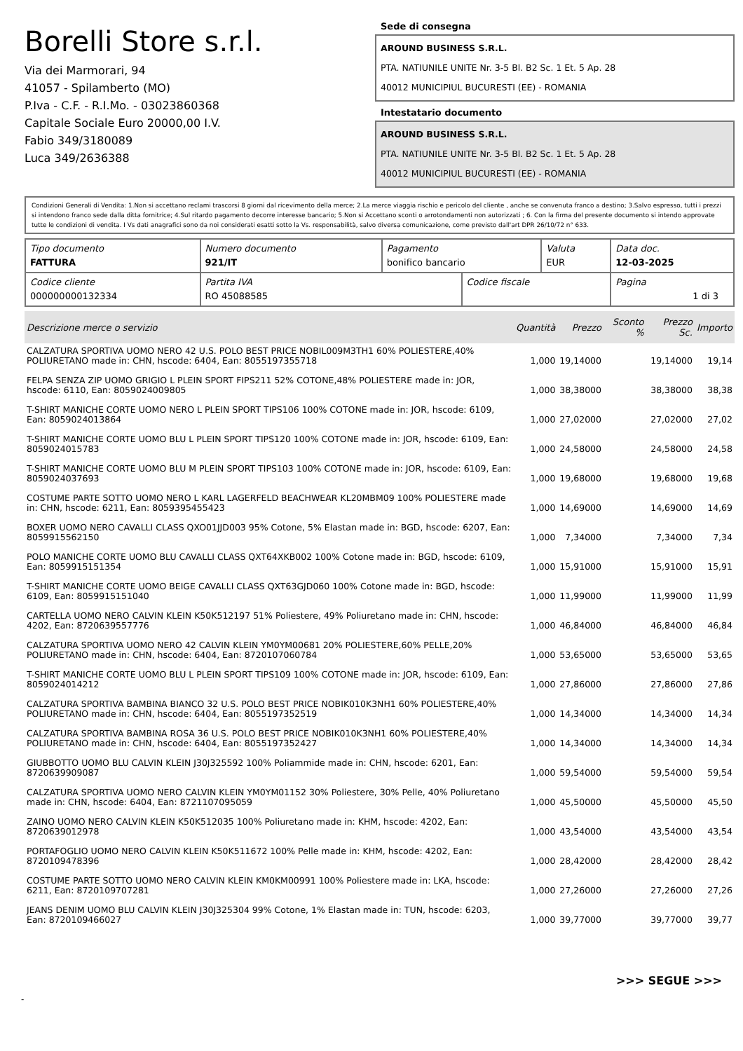Borelli Store s.r.l.
Via dei Marmorari, 94
41057 - Spilamberto (MO)
P.Iva - C.F. - R.I.Mo. - 03023860368
Capitale Sociale Euro 20000,00 I.V.
Fabio 349/3180089
Luca 349/2636388
Sede di consegna
AROUND BUSINESS S.R.L.
PTA. NATIUNILE UNITE Nr. 3-5 Bl. B2 Sc. 1 Et. 5 Ap. 28
40012 MUNICIPIUL BUCURESTI (EE) - ROMANIA
Intestatario documento
AROUND BUSINESS S.R.L.
PTA. NATIUNILE UNITE Nr. 3-5 Bl. B2 Sc. 1 Et. 5 Ap. 28
40012 MUNICIPIUL BUCURESTI (EE) - ROMANIA
Condizioni Generali di Vendita: 1.Non si accettano reclami trascorsi 8 giorni dal ricevimento della merce; 2.La merce viaggia rischio e pericolo del cliente , anche se convenuta franco a destino; 3.Salvo espresso, tutti i prezzi si intendono franco sede dalla ditta fornitrice; 4.Sul ritardo pagamento decorre interesse bancario; 5.Non si Accettano sconti o arrotondamenti non autorizzati ; 6. Con la firma del presente documento si intendo approvate tutte le condizioni di vendita. I Vs dati anagrafici sono da noi considerati esatti sotto la Vs. responsabilità, salvo diversa comunicazione, come previsto dall'art DPR 26/10/72 n° 633.
| Tipo documento FATTURA | Numero documento 921/IT | Pagamento bonifico bancario | | Valuta EUR | Data doc. 12-03-2025 |
| Codice cliente 000000000132334 | Partita IVA RO 45088585 | | Codice fiscale | | Pagina 1 di 3 |
| Descrizione merce o servizio | Quantità | Prezzo | Sconto % | Prezzo Sc. | Importo |
| --- | --- | --- | --- | --- | --- |
| CALZATURA SPORTIVA UOMO NERO 42 U.S. POLO BEST PRICE NOBIL009M3TH1 60% POLIESTERE,40% POLIURETANO made in: CHN, hscode: 6404, Ean: 8055197355718 | 1,000 | 19,14000 | | 19,14000 | 19,14 |
| FELPA SENZA ZIP UOMO GRIGIO L PLEIN SPORT FIPS211 52% COTONE,48% POLIESTERE made in: JOR, hscode: 6110, Ean: 8059024009805 | 1,000 | 38,38000 | | 38,38000 | 38,38 |
| T-SHIRT MANICHE CORTE UOMO NERO L PLEIN SPORT TIPS106 100% COTONE made in: JOR, hscode: 6109, Ean: 8059024013864 | 1,000 | 27,02000 | | 27,02000 | 27,02 |
| T-SHIRT MANICHE CORTE UOMO BLU L PLEIN SPORT TIPS120 100% COTONE made in: JOR, hscode: 6109, Ean: 8059024015783 | 1,000 | 24,58000 | | 24,58000 | 24,58 |
| T-SHIRT MANICHE CORTE UOMO BLU M PLEIN SPORT TIPS103 100% COTONE made in: JOR, hscode: 6109, Ean: 8059024037693 | 1,000 | 19,68000 | | 19,68000 | 19,68 |
| COSTUME PARTE SOTTO UOMO NERO L KARL LAGERFELD BEACHWEAR KL20MBM09 100% POLIESTERE made in: CHN, hscode: 6211, Ean: 8059395455423 | 1,000 | 14,69000 | | 14,69000 | 14,69 |
| BOXER UOMO NERO CAVALLI CLASS QXO01JJD003 95% Cotone, 5% Elastan made in: BGD, hscode: 6207, Ean: 8059915562150 | 1,000 | 7,34000 | | 7,34000 | 7,34 |
| POLO MANICHE CORTE UOMO BLU CAVALLI CLASS QXT64XKB002 100% Cotone made in: BGD, hscode: 6109, Ean: 8059915151354 | 1,000 | 15,91000 | | 15,91000 | 15,91 |
| T-SHIRT MANICHE CORTE UOMO BEIGE CAVALLI CLASS QXT63GJD060 100% Cotone made in: BGD, hscode: 6109, Ean: 8059915151040 | 1,000 | 11,99000 | | 11,99000 | 11,99 |
| CARTELLA UOMO NERO CALVIN KLEIN K50K512197 51% Poliestere, 49% Poliuretano made in: CHN, hscode: 4202, Ean: 8720639557776 | 1,000 | 46,84000 | | 46,84000 | 46,84 |
| CALZATURA SPORTIVA UOMO NERO 42 CALVIN KLEIN YM0YM00681 20% POLIESTERE,60% PELLE,20% POLIURETANO made in: CHN, hscode: 6404, Ean: 8720107060784 | 1,000 | 53,65000 | | 53,65000 | 53,65 |
| T-SHIRT MANICHE CORTE UOMO BLU L PLEIN SPORT TIPS109 100% COTONE made in: JOR, hscode: 6109, Ean: 8059024014212 | 1,000 | 27,86000 | | 27,86000 | 27,86 |
| CALZATURA SPORTIVA BAMBINA BIANCO 32 U.S. POLO BEST PRICE NOBIK010K3NH1 60% POLIESTERE,40% POLIURETANO made in: CHN, hscode: 6404, Ean: 8055197352519 | 1,000 | 14,34000 | | 14,34000 | 14,34 |
| CALZATURA SPORTIVA BAMBINA ROSA 36 U.S. POLO BEST PRICE NOBIK010K3NH1 60% POLIESTERE,40% POLIURETANO made in: CHN, hscode: 6404, Ean: 8055197352427 | 1,000 | 14,34000 | | 14,34000 | 14,34 |
| GIUBBOTTO UOMO BLU CALVIN KLEIN J30J325592 100% Poliammide made in: CHN, hscode: 6201, Ean: 8720639909087 | 1,000 | 59,54000 | | 59,54000 | 59,54 |
| CALZATURA SPORTIVA UOMO NERO CALVIN KLEIN YM0YM01152 30% Poliestere, 30% Pelle, 40% Poliuretano made in: CHN, hscode: 6404, Ean: 8721107095059 | 1,000 | 45,50000 | | 45,50000 | 45,50 |
| ZAINO UOMO NERO CALVIN KLEIN K50K512035 100% Poliuretano made in: KHM, hscode: 4202, Ean: 8720639012978 | 1,000 | 43,54000 | | 43,54000 | 43,54 |
| PORTAFOGLIO UOMO NERO CALVIN KLEIN K50K511672 100% Pelle made in: KHM, hscode: 4202, Ean: 8720109478396 | 1,000 | 28,42000 | | 28,42000 | 28,42 |
| COSTUME PARTE SOTTO UOMO NERO CALVIN KLEIN KM0KM00991 100% Poliestere made in: LKA, hscode: 6211, Ean: 8720109707281 | 1,000 | 27,26000 | | 27,26000 | 27,26 |
| JEANS DENIM UOMO BLU CALVIN KLEIN J30J325304 99% Cotone, 1% Elastan made in: TUN, hscode: 6203, Ean: 8720109466027 | 1,000 | 39,77000 | | 39,77000 | 39,77 |
>>> SEGUE >>>
-